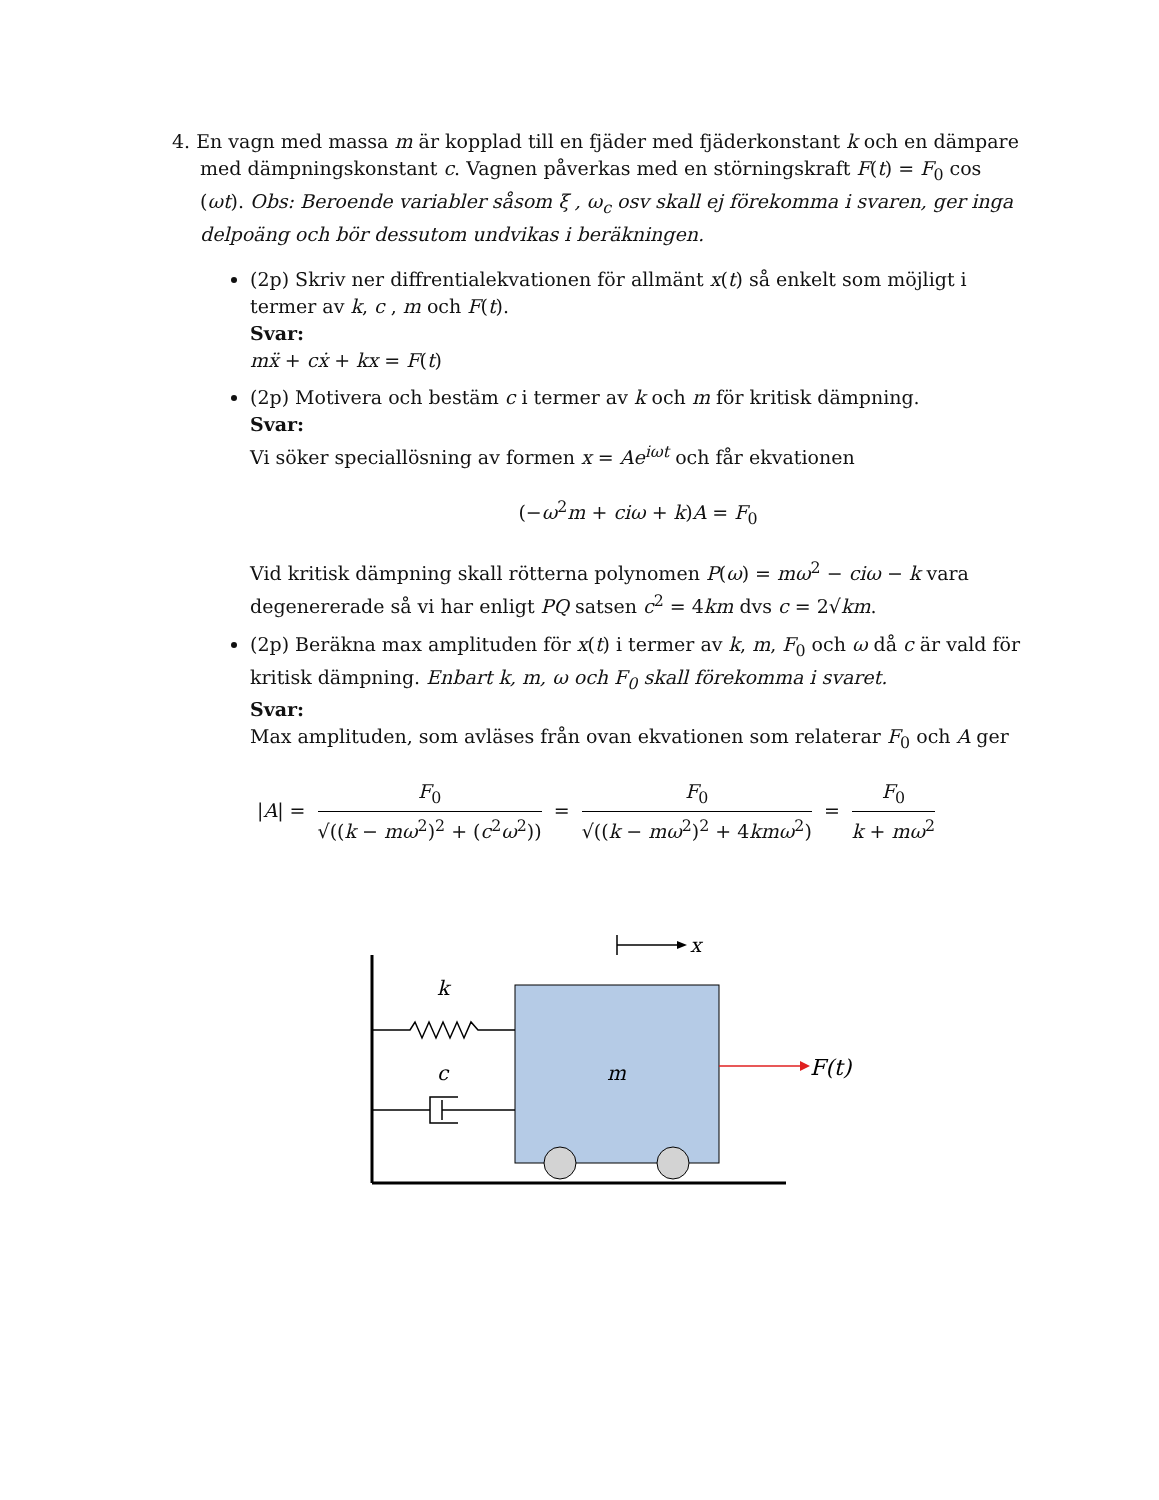4. En vagn med massa m är kopplad till en fjäder med fjäderkonstant k och en dämpare med dämpningskonstant c. Vagnen påverkas med en störningskraft F(t) = F<sub>0</sub> cos (ωt). Obs: Beroende variabler såsom ξ , ω<sub>c</sub> osv skall ej förekomma i svaren, ger inga delpoäng och bör dessutom undvikas i beräkningen.
(2p) Skriv ner diffrentialekvationen för allmänt x(t) så enkelt som möjligt i termer av k, c , m och F(t).
Svar:
mẍ + cẋ + kx = F(t)
(2p) Motivera och bestäm c i termer av k och m för kritisk dämpning.
Svar:
Vi söker speciallösning av formen x = Ae<sup>iωt</sup> och får ekvationen
(−ω<sup>2</sup>m + ciω + k)A = F<sub>0</sub>
Vid kritisk dämpning skall rötterna polynomen P(ω) = mω<sup>2</sup> − ciω − k vara degenererade så vi har enligt PQ satsen c<sup>2</sup> = 4km dvs c = 2√km.
(2p) Beräkna max amplituden för x(t) i termer av k, m, F<sub>0</sub> och ω då c är vald för kritisk dämpning. Enbart k, m, ω och F<sub>0</sub> skall förekomma i svaret.
Svar:
Max amplituden, som avläses från ovan ekvationen som relaterar F<sub>0</sub> och A ger
|A| = F<sub>0</sub> √((k − mω<sup>2</sup>)<sup>2</sup> + (c<sup>2</sup>ω<sup>2</sup>)) = F<sub>0</sub> √((k − mω<sup>2</sup>)<sup>2</sup> + 4kmω<sup>2</sup>) = F<sub>0</sub> k + mω<sup>2</sup>
x
k
c
m
F(t)